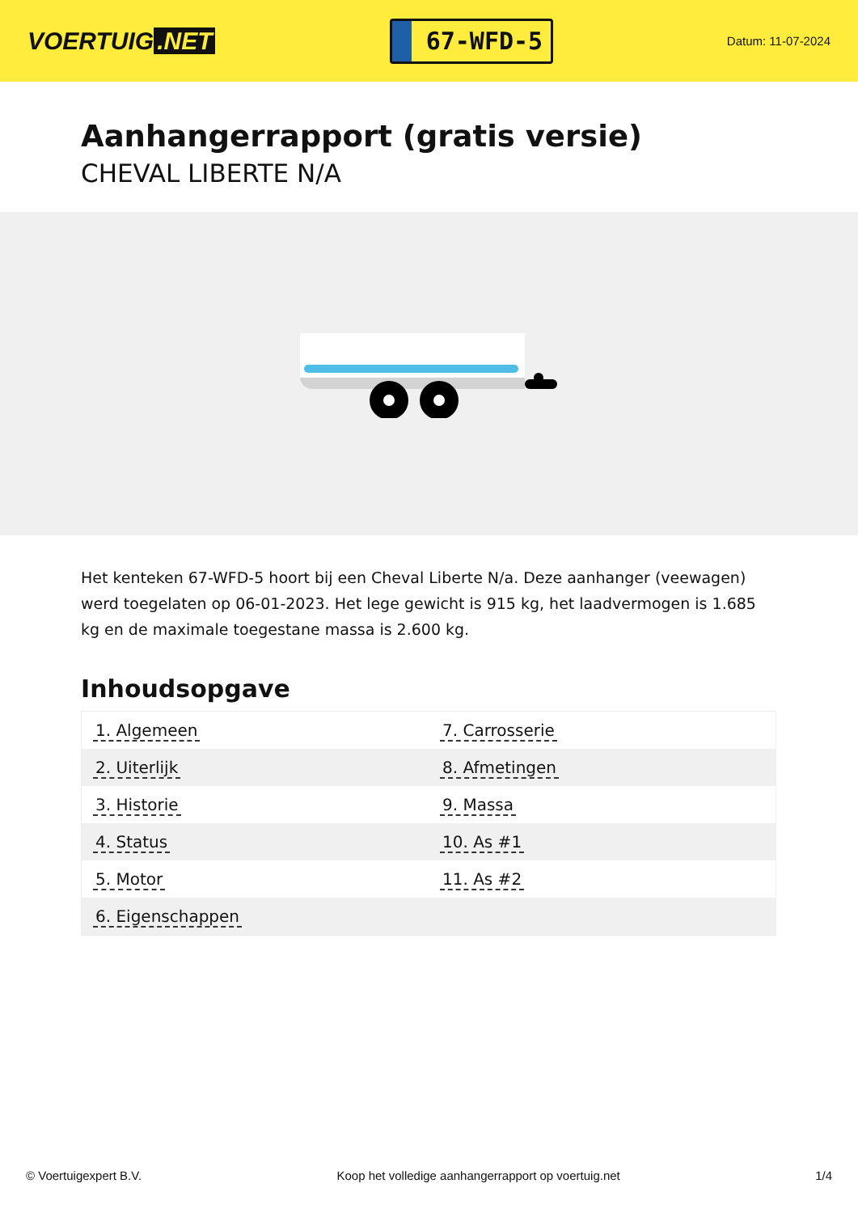VOERTUIG.NET
67-WFD-5
Datum: 11-07-2024
Aanhangerrapport (gratis versie)
CHEVAL LIBERTE N/A
Het kenteken 67-WFD-5 hoort bij een Cheval Liberte N/a. Deze aanhanger (veewagen) werd toegelaten op 06-01-2023. Het lege gewicht is 915 kg, het laadvermogen is 1.685 kg en de maximale toegestane massa is 2.600 kg.
Inhoudsopgave
| 1. Algemeen | 7. Carrosserie |
| 2. Uiterlijk | 8. Afmetingen |
| 3. Historie | 9. Massa |
| 4. Status | 10. As #1 |
| 5. Motor | 11. As #2 |
| 6. Eigenschappen | |
© Voertuigexpert B.V. Koop het volledige aanhangerrapport op voertuig.net 1/4